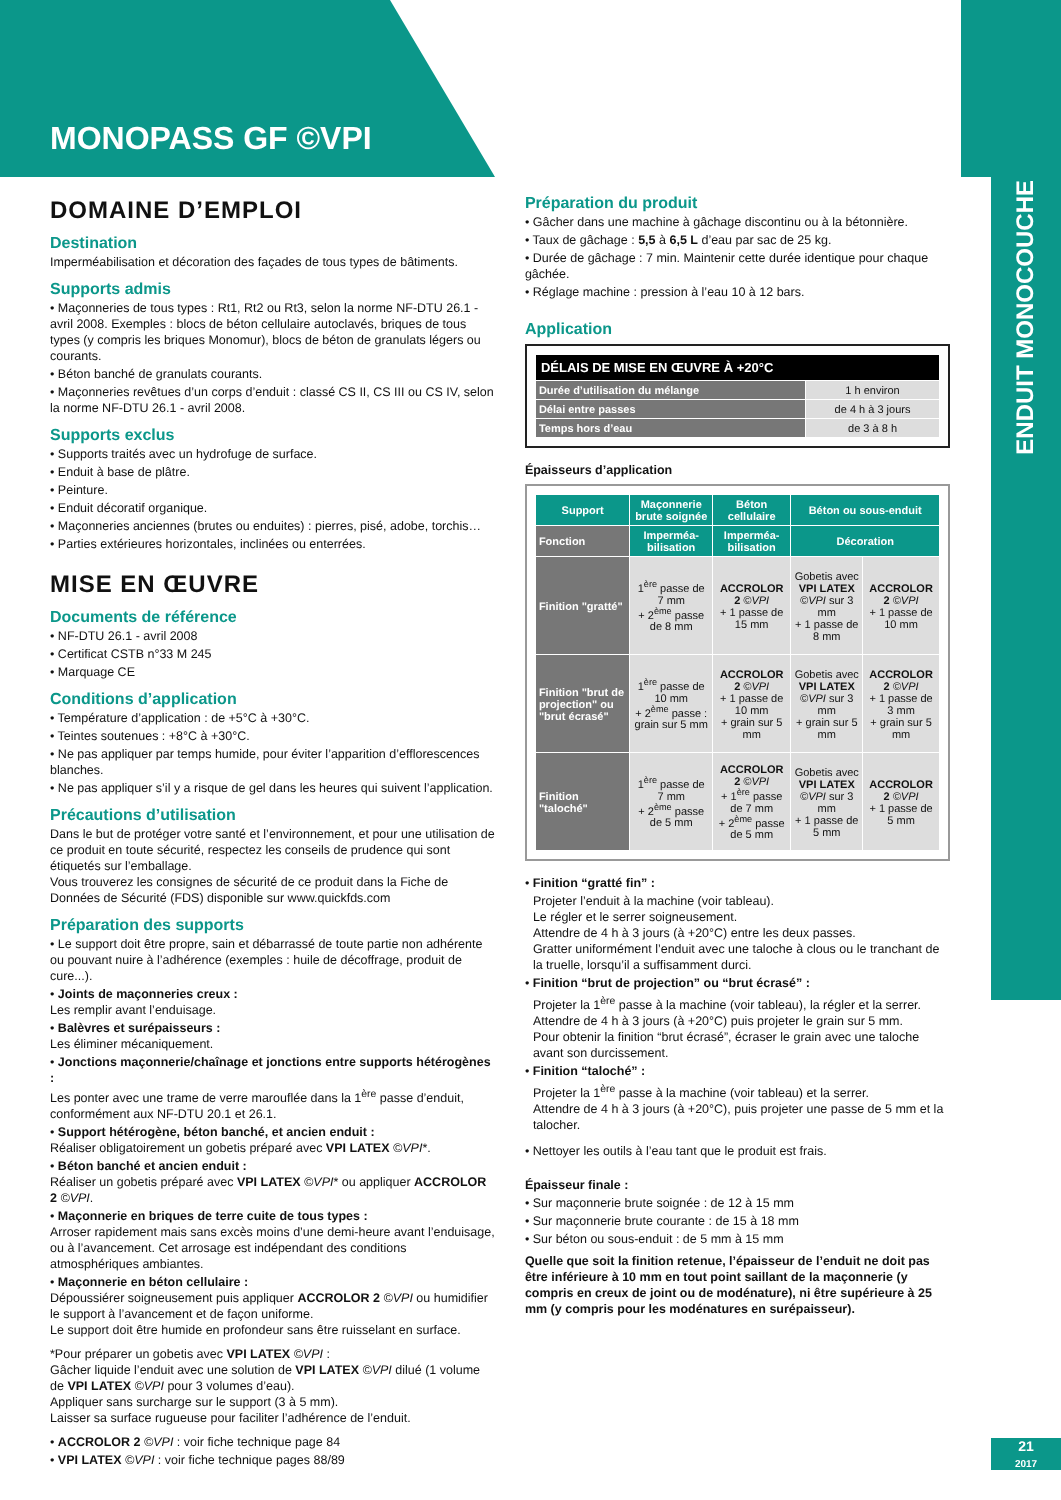MONOPASS GF ©VPI
ENDUIT MONOCOUCHE
DOMAINE D’EMPLOI
Destination
Imperméabilisation et décoration des façades de tous types de bâtiments.
Supports admis
• Maçonneries de tous types : Rt1, Rt2 ou Rt3, selon la norme NF-DTU 26.1 - avril 2008. Exemples : blocs de béton cellulaire autoclavés, briques de tous types (y compris les briques Monomur), blocs de béton de granulats légers ou courants.
• Béton banché de granulats courants.
• Maçonneries revêtues d’un corps d’enduit : classé CS II, CS III ou CS IV, selon la norme NF-DTU 26.1 - avril 2008.
Supports exclus
• Supports traités avec un hydrofuge de surface.
• Enduit à base de plâtre.
• Peinture.
• Enduit décoratif organique.
• Maçonneries anciennes (brutes ou enduites) : pierres, pisé, adobe, torchis…
• Parties extérieures horizontales, inclinées ou enterrées.
MISE EN ŒUVRE
Documents de référence
• NF-DTU 26.1 - avril 2008
• Certificat CSTB n°33 M 245
• Marquage CE
Conditions d’application
• Température d’application : de +5°C à +30°C.
• Teintes soutenues : +8°C à +30°C.
• Ne pas appliquer par temps humide, pour éviter l’apparition d’efflorescences blanches.
• Ne pas appliquer s’il y a risque de gel dans les heures qui suivent l’application.
Précautions d’utilisation
Dans le but de protéger votre santé et l’environnement, et pour une utilisation de ce produit en toute sécurité, respectez les conseils de prudence qui sont étiquetés sur l’emballage.
Vous trouverez les consignes de sécurité de ce produit dans la Fiche de Données de Sécurité (FDS) disponible sur www.quickfds.com
Préparation des supports
• Le support doit être propre, sain et débarrassé de toute partie non adhérente ou pouvant nuire à l’adhérence (exemples : huile de décoffrage, produit de cure...).
• Joints de maçonneries creux :
Les remplir avant l’enduisage.
• Balèvres et surépaisseurs :
Les éliminer mécaniquement.
• Jonctions maçonnerie/chaînage et jonctions entre supports hétérogènes :
Les ponter avec une trame de verre marouflée dans la 1<sup>ère</sup> passe d’enduit, conformément aux NF-DTU 20.1 et 26.1.
• Support hétérogène, béton banché, et ancien enduit :
Réaliser obligatoirement un gobetis préparé avec VPI LATEX ©VPI*.
• Béton banché et ancien enduit :
Réaliser un gobetis préparé avec VPI LATEX ©VPI* ou appliquer ACCROLOR 2 ©VPI.
• Maçonnerie en briques de terre cuite de tous types :
Arroser rapidement mais sans excès moins d’une demi-heure avant l’enduisage, ou à l’avancement. Cet arrosage est indépendant des conditions atmosphériques ambiantes.
• Maçonnerie en béton cellulaire :
Dépoussiérer soigneusement puis appliquer ACCROLOR 2 ©VPI ou humidifier le support à l’avancement et de façon uniforme.
Le support doit être humide en profondeur sans être ruisselant en surface.
*Pour préparer un gobetis avec VPI LATEX ©VPI :
Gâcher liquide l’enduit avec une solution de VPI LATEX ©VPI dilué (1 volume de VPI LATEX ©VPI pour 3 volumes d’eau).
Appliquer sans surcharge sur le support (3 à 5 mm).
Laisser sa surface rugueuse pour faciliter l’adhérence de l’enduit.
• ACCROLOR 2 ©VPI : voir fiche technique page 84
• VPI LATEX ©VPI : voir fiche technique pages 88/89
Préparation du produit
• Gâcher dans une machine à gâchage discontinu ou à la bétonnière.
• Taux de gâchage : 5,5 à 6,5 L d’eau par sac de 25 kg.
• Durée de gâchage : 7 min. Maintenir cette durée identique pour chaque gâchée.
• Réglage machine : pression à l’eau 10 à 12 bars.
Application
| DÉLAIS DE MISE EN ŒUVRE À +20°C | |
| --- | --- |
| Durée d’utilisation du mélange | 1 h environ |
| Délai entre passes | de 4 h à 3 jours |
| Temps hors d’eau | de 3 à 8 h |
Épaisseurs d’application
| Support | Maçonnerie brute soignée | Béton cellulaire | Béton ou sous-enduit | |
| --- | --- | --- | --- | --- |
| Fonction | Imperméa-bilisation | Imperméa-bilisation | Décoration | |
| Finition "gratté" | 1<sup>ère</sup> passe de 7 mm + 2<sup>ème</sup> passe de 8 mm | ACCROLOR 2 ©VPI + 1 passe de 15 mm | Gobetis avec VPI LATEX ©VPI sur 3 mm + 1 passe de 8 mm | ACCROLOR 2 ©VPI + 1 passe de 10 mm |
| Finition "brut de projection" ou "brut écrasé" | 1<sup>ère</sup> passe de 10 mm + 2<sup>ème</sup> passe : grain sur 5 mm | ACCROLOR 2 ©VPI + 1 passe de 10 mm + grain sur 5 mm | Gobetis avec VPI LATEX ©VPI sur 3 mm + grain sur 5 mm | ACCROLOR 2 ©VPI + 1 passe de 3 mm + grain sur 5 mm |
| Finition "taloché" | 1<sup>ère</sup> passe de 7 mm + 2<sup>ème</sup> passe de 5 mm | ACCROLOR 2 ©VPI + 1<sup>ère</sup> passe de 7 mm + 2<sup>ème</sup> passe de 5 mm | Gobetis avec VPI LATEX ©VPI sur 3 mm + 1 passe de 5 mm | ACCROLOR 2 ©VPI + 1 passe de 5 mm |
• Finition “gratté fin” :
Projeter l’enduit à la machine (voir tableau).
Le régler et le serrer soigneusement.
Attendre de 4 h à 3 jours (à +20°C) entre les deux passes.
Gratter uniformément l’enduit avec une taloche à clous ou le tranchant de la truelle, lorsqu’il a suffisamment durci.
• Finition “brut de projection” ou “brut écrasé” :
Projeter la 1<sup>ère</sup> passe à la machine (voir tableau), la régler et la serrer.
Attendre de 4 h à 3 jours (à +20°C) puis projeter le grain sur 5 mm.
Pour obtenir la finition “brut écrasé”, écraser le grain avec une taloche avant son durcissement.
• Finition “taloché” :
Projeter la 1<sup>ère</sup> passe à la machine (voir tableau) et la serrer.
Attendre de 4 h à 3 jours (à +20°C), puis projeter une passe de 5 mm et la talocher.
• Nettoyer les outils à l’eau tant que le produit est frais.
Épaisseur finale :
• Sur maçonnerie brute soignée : de 12 à 15 mm
• Sur maçonnerie brute courante : de 15 à 18 mm
• Sur béton ou sous-enduit : de 5 mm à 15 mm
Quelle que soit la finition retenue, l’épaisseur de l’enduit ne doit pas être inférieure à 10 mm en tout point saillant de la maçonnerie (y compris en creux de joint ou de modénature), ni être supérieure à 25 mm (y compris pour les modénatures en surépaisseur).
21
2017